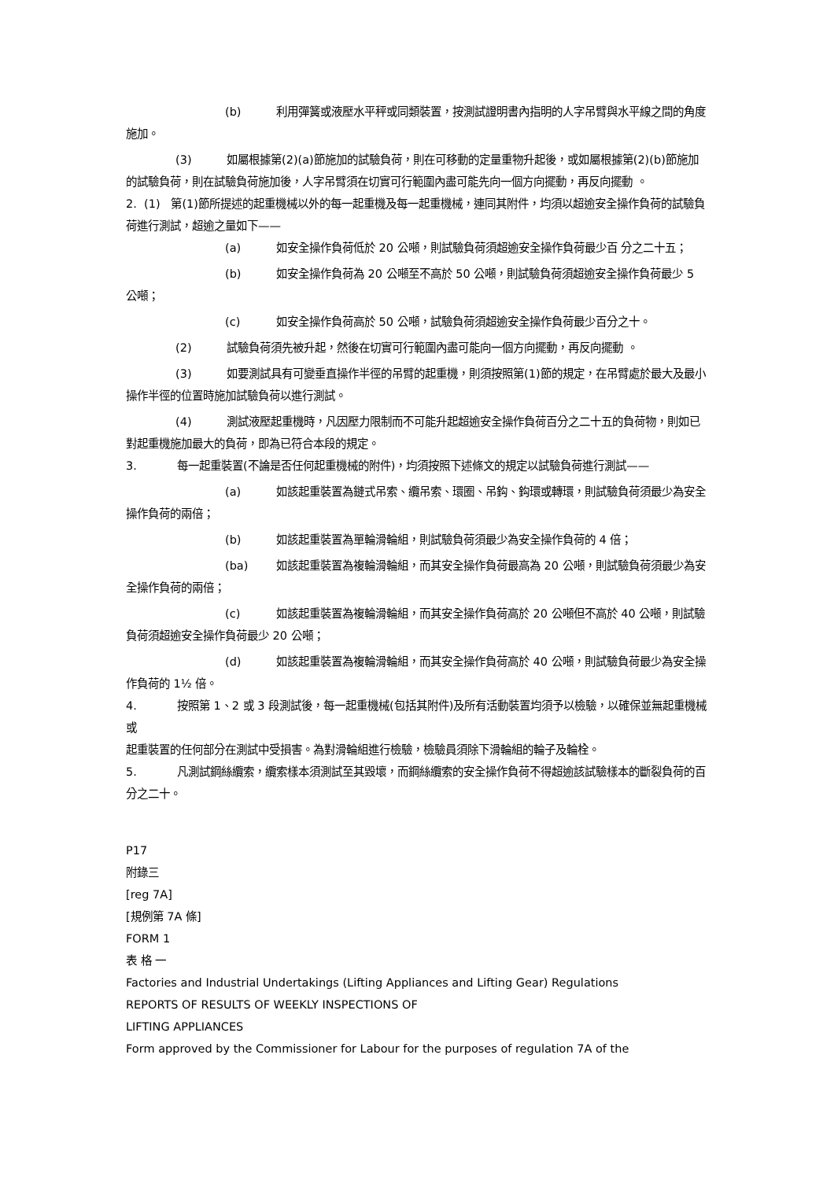(b) 利用彈簧或液壓水平秤或同類裝置，按測試證明書內指明的人字吊臂與水平線之間的角度施加。
(3) 如屬根據第(2)(a)節施加的試驗負荷，則在可移動的定量重物升起後，或如屬根據第(2)(b)節施加的試驗負荷，則在試驗負荷施加後，人字吊臂須在切實可行範圍內盡可能先向一個方向擺動，再反向擺動 。
2. (1) 第(1)節所提述的起重機械以外的每一起重機及每一起重機械，連同其附件，均須以超逾安全操作負荷的試驗負荷進行測試，超逾之量如下——
(a) 如安全操作負荷低於 20 公噸，則試驗負荷須超逾安全操作負荷最少百 分之二十五；
(b) 如安全操作負荷為 20 公噸至不高於 50 公噸，則試驗負荷須超逾安全操作負荷最少 5 公噸；
(c) 如安全操作負荷高於 50 公噸，試驗負荷須超逾安全操作負荷最少百分之十。
(2) 試驗負荷須先被升起，然後在切實可行範圍內盡可能向一個方向擺動，再反向擺動 。
(3) 如要測試具有可變垂直操作半徑的吊臂的起重機，則須按照第(1)節的規定，在吊臂處於最大及最小操作半徑的位置時施加試驗負荷以進行測試。
(4) 測試液壓起重機時，凡因壓力限制而不可能升起超逾安全操作負荷百分之二十五的負荷物，則如已對起重機施加最大的負荷，即為已符合本段的規定。
3. 每一起重裝置(不論是否任何起重機械的附件)，均須按照下述條文的規定以試驗負荷進行測試——
(a) 如該起重裝置為鏈式吊索、纜吊索、環圈、吊鈎、鈎環或轉環，則試驗負荷須最少為安全操作負荷的兩倍；
(b) 如該起重裝置為單輪滑輪組，則試驗負荷須最少為安全操作負荷的 4 倍；
(ba) 如該起重裝置為複輪滑輪組，而其安全操作負荷最高為 20 公噸，則試驗負荷須最少為安全操作負荷的兩倍；
(c) 如該起重裝置為複輪滑輪組，而其安全操作負荷高於 20 公噸但不高於 40 公噸，則試驗負荷須超逾安全操作負荷最少 20 公噸；
(d) 如該起重裝置為複輪滑輪組，而其安全操作負荷高於 40 公噸，則試驗負荷最少為安全操作負荷的 1½ 倍。
4. 按照第 1、2 或 3 段測試後，每一起重機械(包括其附件)及所有活動裝置均須予以檢驗，以確保並無起重機械或
起重裝置的任何部分在測試中受損害。為對滑輪組進行檢驗，檢驗員須除下滑輪組的輪子及輪栓。
5. 凡測試鋼絲纜索，纜索樣本須測試至其毀壞，而鋼絲纜索的安全操作負荷不得超逾該試驗樣本的斷裂負荷的百分之二十。
P17
附錄三
[reg 7A]
[規例第 7A 條]
FORM 1
表 格 一
Factories and Industrial Undertakings (Lifting Appliances and Lifting Gear) Regulations
REPORTS OF RESULTS OF WEEKLY INSPECTIONS OF
LIFTING APPLIANCES
Form approved by the Commissioner for Labour for the purposes of regulation 7A of the